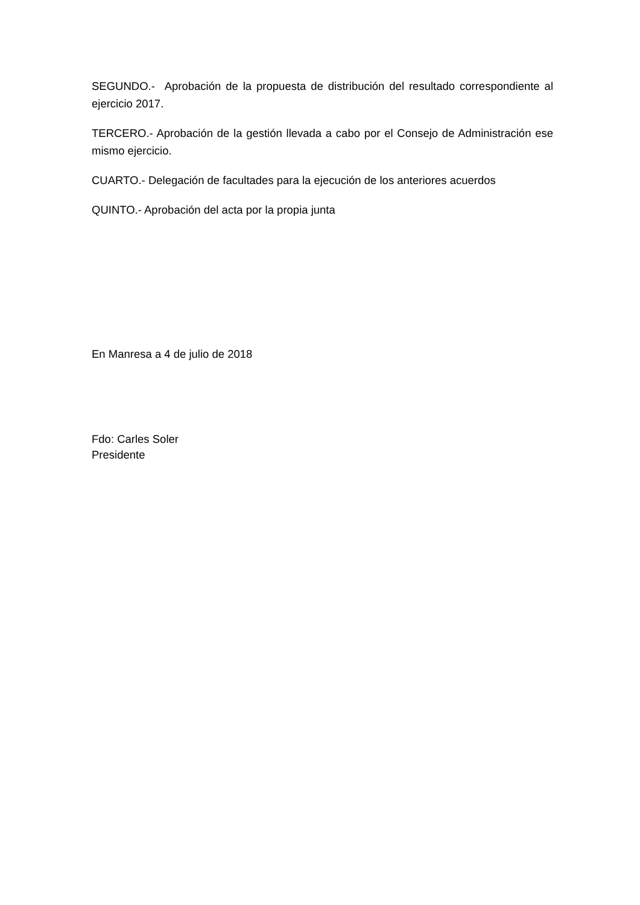SEGUNDO.- Aprobación de la propuesta de distribución del resultado correspondiente al ejercicio 2017.
TERCERO.- Aprobación de la gestión llevada a cabo por el Consejo de Administración ese mismo ejercicio.
CUARTO.- Delegación de facultades para la ejecución de los anteriores acuerdos
QUINTO.- Aprobación del acta por la propia junta
En Manresa a 4 de julio de 2018
Fdo: Carles Soler
Presidente